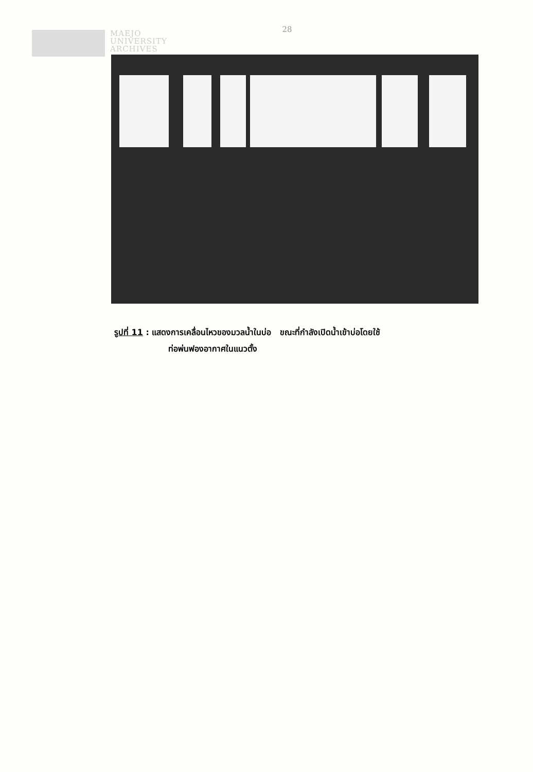MAEJO
UNIVERSITY
ARCHIVES
28
รูปที่ 11 : แสดงการเคลื่อนไหวของมวลน้ำในบ่อ ขณะที่กำลังเปิดน้ำเข้าบ่อโดยใช้
ท่อพ่นฟองอากาศในแนวตั้ง